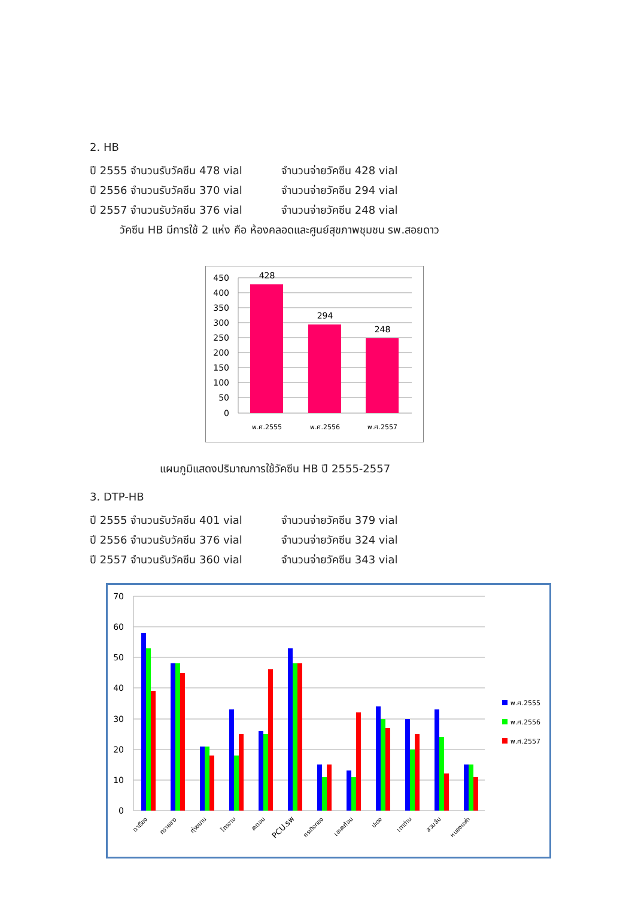2. HB
ปี 2555 จำนวนรับวัคซีน 478 vial จำนวนจ่ายวัคซีน 428 vial
ปี 2556 จำนวนรับวัคซีน 370 vial จำนวนจ่ายวัคซีน 294 vial
ปี 2557 จำนวนรับวัคซีน 376 vial จำนวนจ่ายวัคซีน 248 vial
วัคซีน HB มีการใช้ 2 แห่ง คือ ห้องคลอดและศูนย์สุขภาพชุมชน รพ.สอยดาว
450
400
350
300
250
200
150
100
50
0
428
294
248
พ.ศ.2555
พ.ศ.2556
พ.ศ.2557
แผนภูมิแสดงปริมาณการใช้วัคซีน HB ปี 2555-2557
3. DTP-HB
ปี 2555 จำนวนรับวัคซีน 401 vial จำนวนจ่ายวัคซีน 379 vial
ปี 2556 จำนวนรับวัคซีน 376 vial จำนวนจ่ายวัคซีน 324 vial
ปี 2557 จำนวนรับวัคซีน 360 vial จำนวนจ่ายวัคซีน 343 vial
70
60
50
40
30
20
10
0
ตาเรือง
ทรายขาว
ทุ่งขนาน
ไทรงาม
สะตอน
PCU.รพ
กระทิงทอง
เขาสะท้อน
ปะตง
เตาถ่าน
สวนส้ม
หนองมะค่า
พ.ศ.2555
พ.ศ.2556
พ.ศ.2557